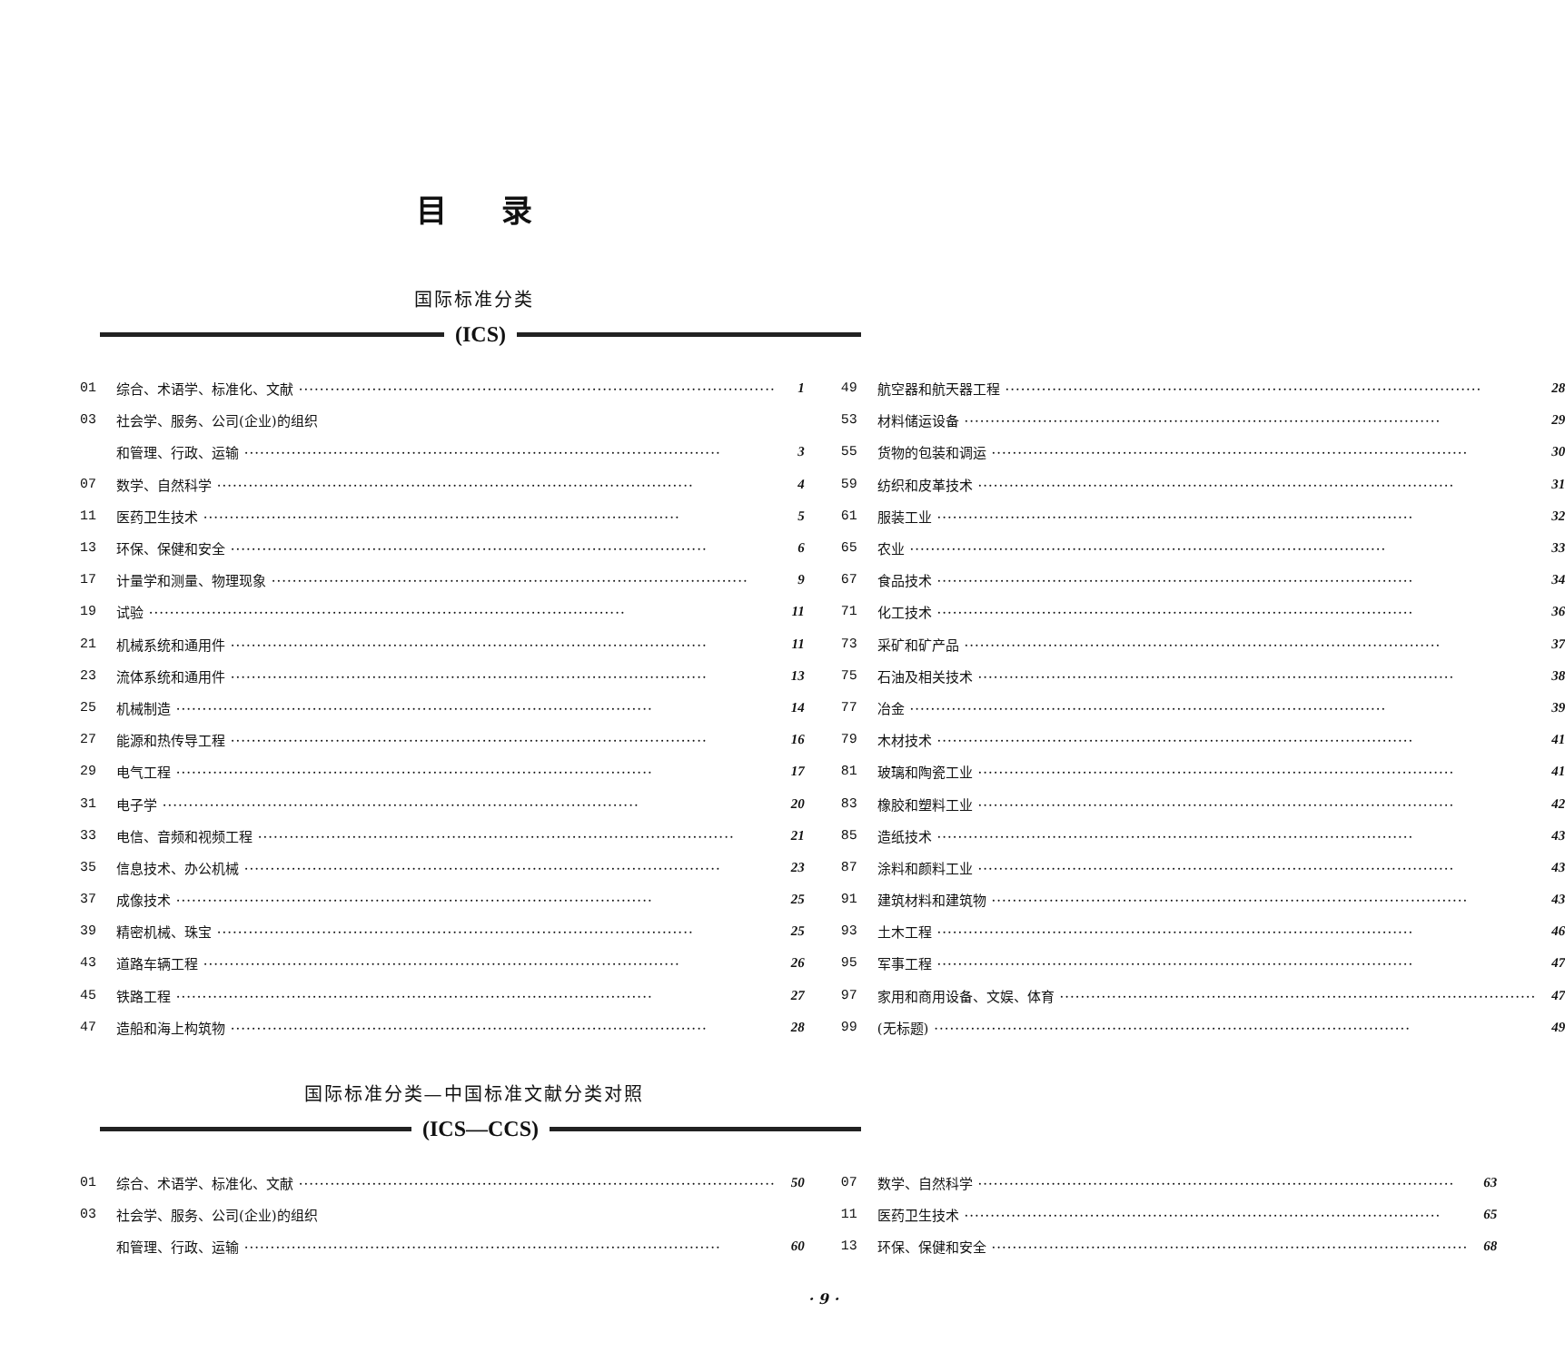目录
国际标准分类
(ICS)
01 综合、术语学、标准化、文献 1
03 社会学、服务、公司(企业)的组织
和管理、行政、运输 3
07 数学、自然科学 4
11 医药卫生技术 5
13 环保、保健和安全 6
17 计量学和测量、物理现象 9
19 试验 11
21 机械系统和通用件 11
23 流体系统和通用件 13
25 机械制造 14
27 能源和热传导工程 16
29 电气工程 17
31 电子学 20
33 电信、音频和视频工程 21
35 信息技术、办公机械 23
37 成像技术 25
39 精密机械、珠宝 25
43 道路车辆工程 26
45 铁路工程 27
47 造船和海上构筑物 28
49 航空器和航天器工程 28
53 材料储运设备 29
55 货物的包装和调运 30
59 纺织和皮革技术 31
61 服装工业 32
65 农业 33
67 食品技术 34
71 化工技术 36
73 采矿和矿产品 37
75 石油及相关技术 38
77 冶金 39
79 木材技术 41
81 玻璃和陶瓷工业 41
83 橡胶和塑料工业 42
85 造纸技术 43
87 涂料和颜料工业 43
91 建筑材料和建筑物 43
93 土木工程 46
95 军事工程 47
97 家用和商用设备、文娱、体育 47
99 (无标题) 49
国际标准分类—中国标准文献分类对照
(ICS—CCS)
01 综合、术语学、标准化、文献 50
03 社会学、服务、公司(企业)的组织
和管理、行政、运输 60
07 数学、自然科学 63
11 医药卫生技术 65
13 环保、保健和安全 68
· 9 ·